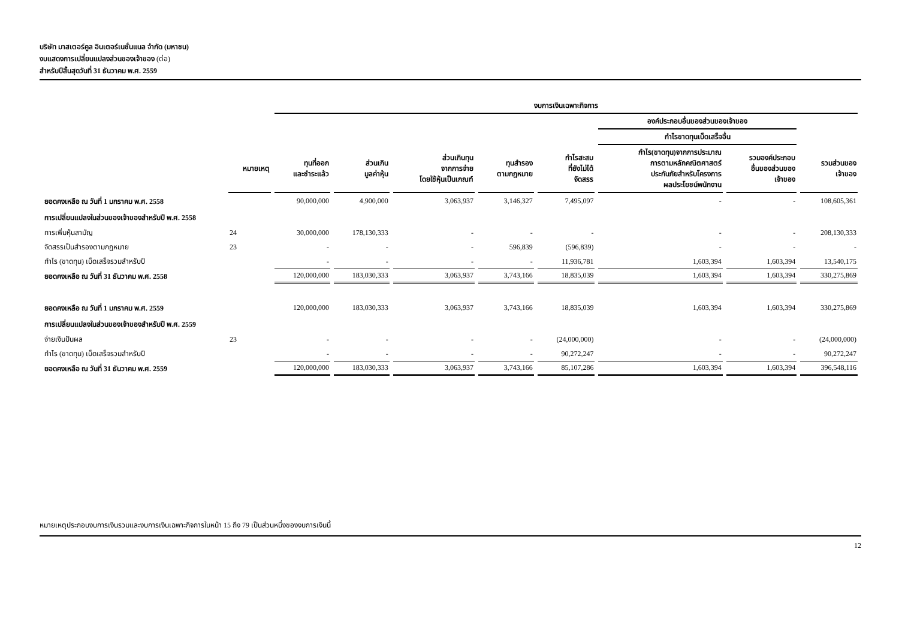บริษัท มาสเตอร์คูล อินเตอร์เนชั่นแนล จำกัด (มหาชน)
งบแสดงการเปลี่ยนแปลงส่วนของเจ้าของ (ต่อ)
สำหรับปีสิ้นสุดวันที่ 31 ธันวาคม พ.ศ. 2559
| | | งบการเงินเฉพาะกิจการ | | | | | | | |
| --- | --- | --- | --- | --- | --- | --- | --- | --- | --- |
| | | | | | | | องค์ประกอบอื่นของส่วนของเจ้าของ | | |
| | | | | | | | กำไรขาดทุนเบ็ดเสร็จอื่น | | |
| | หมายเหตุ | ทุนที่ออก และชำระแล้ว | ส่วนเกิน มูลค่าหุ้น | ส่วนเกินทุน จากการจ่าย โดยใช้หุ้นเป็นเกณฑ์ | ทุนสำรอง ตามกฎหมาย | กำไรสะสม ที่ยังไม่ได้ จัดสรร | กำไร(ขาดทุน)จากการประมาณ การตามหลักคณิตศาสตร์ ประกันภัยสำหรับโครงการ ผลประโยชน์พนักงาน | รวมองค์ประกอบ อื่นของส่วนของ เจ้าของ | รวมส่วนของ เจ้าของ |
| ยอดคงเหลือ ณ วันที่ 1 มกราคม พ.ศ. 2558 | | 90,000,000 | 4,900,000 | 3,063,937 | 3,146,327 | 7,495,097 | - | - | 108,605,361 |
| การเปลี่ยนแปลงในส่วนของเจ้าของสำหรับปี พ.ศ. 2558 | | | | | | | | | |
| การเพิ่มหุ้นสามัญ | 24 | 30,000,000 | 178,130,333 | - | - | - | - | - | 208,130,333 |
| จัดสรรเป็นสำรองตามกฎหมาย | 23 | - | - | - | 596,839 | (596,839) | - | - | - |
| กำไร (ขาดทุน) เบ็ดเสร็จรวมสำหรับปี | | - | - | - | - | 11,936,781 | 1,603,394 | 1,603,394 | 13,540,175 |
| ยอดคงเหลือ ณ วันที่ 31 ธันวาคม พ.ศ. 2558 | | 120,000,000 | 183,030,333 | 3,063,937 | 3,743,166 | 18,835,039 | 1,603,394 | 1,603,394 | 330,275,869 |
| ยอดคงเหลือ ณ วันที่ 1 มกราคม พ.ศ. 2559 | | 120,000,000 | 183,030,333 | 3,063,937 | 3,743,166 | 18,835,039 | 1,603,394 | 1,603,394 | 330,275,869 |
| การเปลี่ยนแปลงในส่วนของเจ้าของสำหรับปี พ.ศ. 2559 | | | | | | | | | |
| จ่ายเงินปันผล | 23 | - | - | - | - | (24,000,000) | - | - | (24,000,000) |
| กำไร (ขาดทุน) เบ็ดเสร็จรวมสำหรับปี | | - | - | - | - | 90,272,247 | - | - | 90,272,247 |
| ยอดคงเหลือ ณ วันที่ 31 ธันวาคม พ.ศ. 2559 | | 120,000,000 | 183,030,333 | 3,063,937 | 3,743,166 | 85,107,286 | 1,603,394 | 1,603,394 | 396,548,116 |
หมายเหตุประกอบงบการเงินรวมและงบการเงินเฉพาะกิจการในหน้า 15 ถึง 79 เป็นส่วนหนึ่งของงบการเงินนี้
12